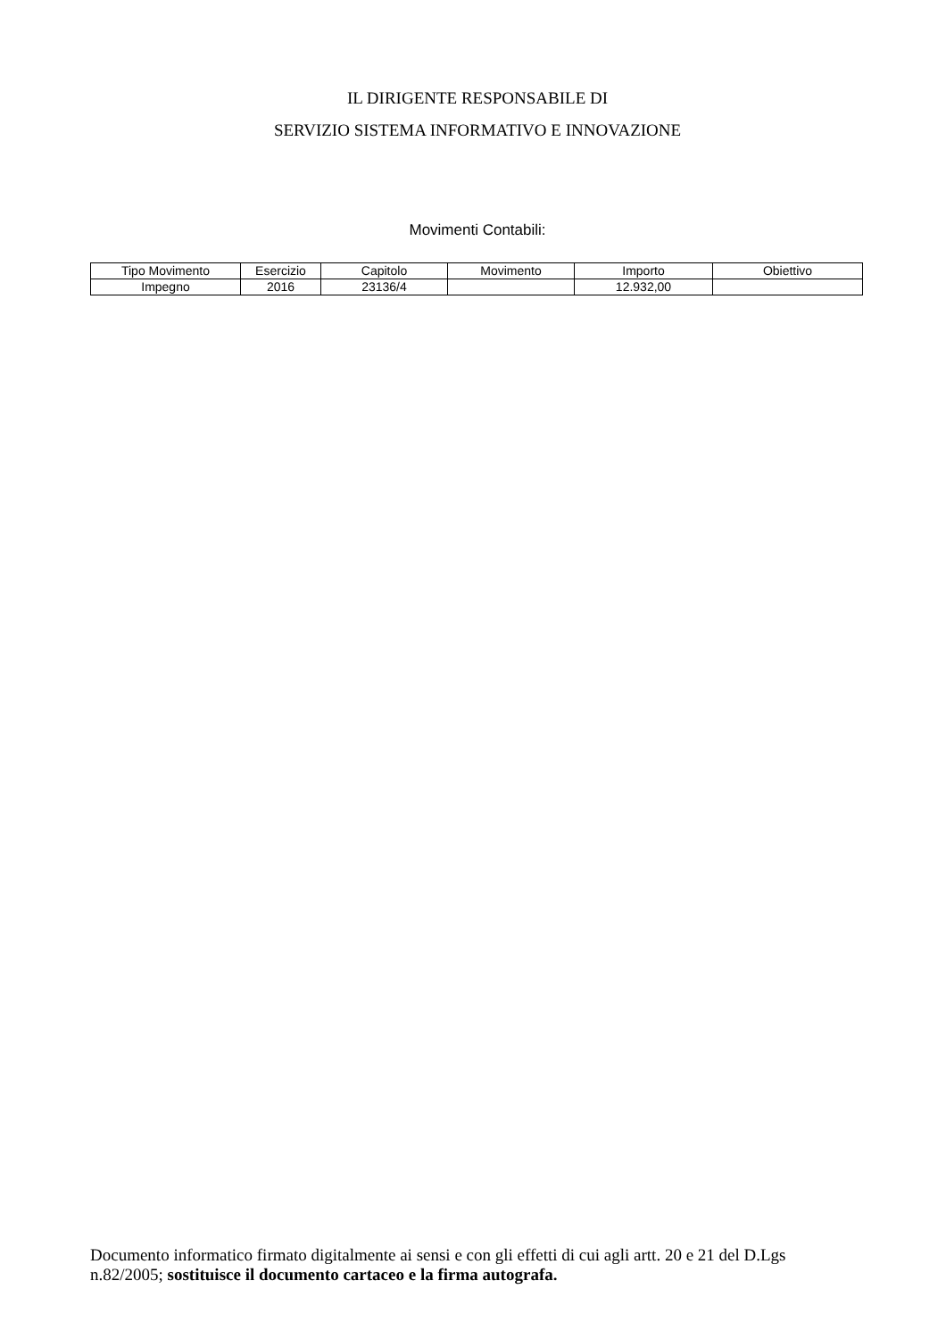IL DIRIGENTE RESPONSABILE DI
SERVIZIO SISTEMA INFORMATIVO E INNOVAZIONE
Movimenti Contabili:
| Tipo Movimento | Esercizio | Capitolo | Movimento | Importo | Obiettivo |
| --- | --- | --- | --- | --- | --- |
| Impegno | 2016 | 23136/4 | | 12.932,00 | |
Documento informatico firmato digitalmente ai sensi e con gli effetti di cui agli artt. 20 e 21 del D.Lgs n.82/2005; sostituisce il documento cartaceo e la firma autografa.